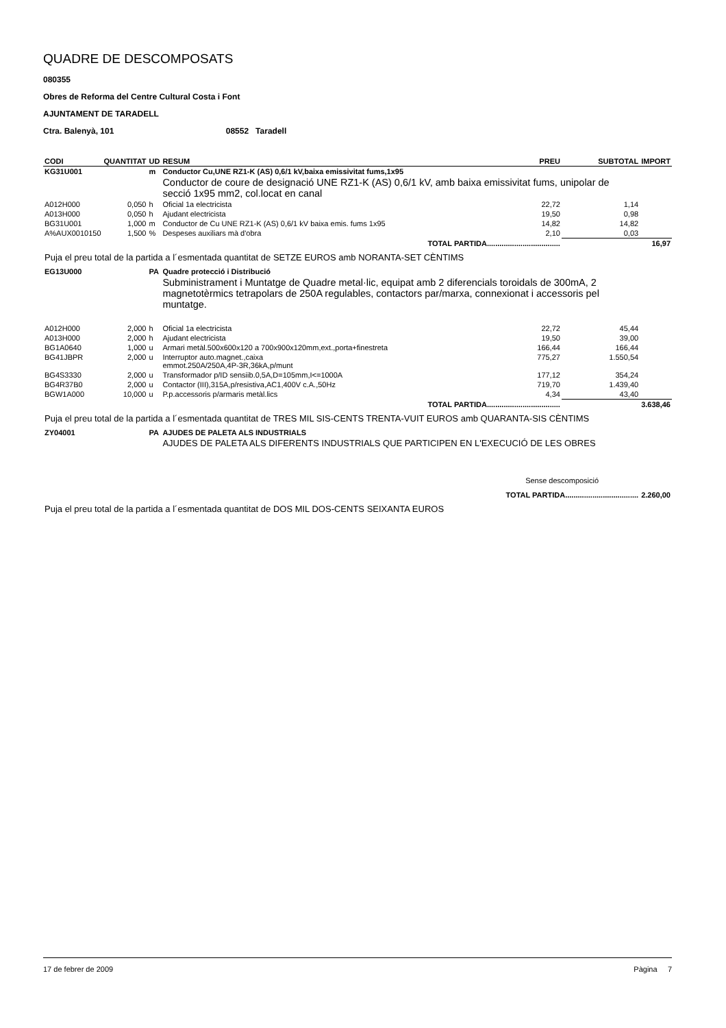QUADRE DE DESCOMPOSATS
080355
Obres de Reforma del Centre Cultural Costa i Font
AJUNTAMENT DE TARADELL
Ctra. Balenyà, 101 08552 Taradell
| CODI | QUANTITAT | UD | RESUM | PREU | SUBTOTAL | IMPORT |
| --- | --- | --- | --- | --- | --- | --- |
| KG31U001 | | m | Conductor Cu,UNE RZ1-K (AS) 0,6/1 kV,baixa emissivitat fums,1x95 | | | |
| | | | Conductor de coure de designació UNE RZ1-K (AS) 0,6/1 kV, amb baixa emissivitat fums, unipolar de secció 1x95 mm2, col.locat en canal | | | |
| A012H000 | 0,050 | h | Oficial 1a electricista | 22,72 | 1,14 | |
| A013H000 | 0,050 | h | Ajudant electricista | 19,50 | 0,98 | |
| BG31U001 | 1,000 | m | Conductor de Cu UNE RZ1-K (AS) 0,6/1 kV baixa emis. fums 1x95 | 14,82 | 14,82 | |
| A%AUX0010150 | 1,500 | % | Despeses auxiliars mà d'obra | 2,10 | 0,03 | |
| TOTAL PARTIDA................................... | | | | | | 16,97 |
| Puja el preu total de la partida a l´esmentada quantitat de SETZE EUROS amb NORANTA-SET CÈNTIMS | | | | | | |
| EG13U000 | | PA | Quadre protecció i Distribució | | | |
| | | | Subministrament i Muntatge de Quadre metal·lic, equipat amb 2 diferencials toroidals de 300mA, 2 magnetotèrmics tetrapolars de 250A regulables, contactors par/marxa, connexionat i accessoris pel muntatge. | | | |
| A012H000 | 2,000 | h | Oficial 1a electricista | 22,72 | 45,44 | |
| A013H000 | 2,000 | h | Ajudant electricista | 19,50 | 39,00 | |
| BG1A0640 | 1,000 | u | Armari metàl.500x600x120 a 700x900x120mm,ext.,porta+finestreta | 166,44 | 166,44 | |
| BG41JBPR | 2,000 | u | Interruptor auto.magnet.,caixa emmot.250A/250A,4P-3R,36kA,p/munt | 775,27 | 1.550,54 | |
| BG4S3330 | 2,000 | u | Transformador p/ID sensiib.0,5A,D=105mm,I<=1000A | 177,12 | 354,24 | |
| BG4R37B0 | 2,000 | u | Contactor (III),315A,p/resistiva,AC1,400V c.A.,50Hz | 719,70 | 1.439,40 | |
| BGW1A000 | 10,000 | u | P.p.accessoris p/armaris metàl.lics | 4,34 | 43,40 | |
| TOTAL PARTIDA................................... | | | | | | 3.638,46 |
| Puja el preu total de la partida a l´esmentada quantitat de TRES MIL SIS-CENTS TRENTA-VUIT EUROS amb QUARANTA-SIS CÈNTIMS | | | | | | |
| ZY04001 | | PA | AJUDES DE PALETA ALS INDUSTRIALS | | | |
| | | | AJUDES DE PALETA ALS DIFERENTS INDUSTRIALS QUE PARTICIPEN EN L'EXECUCIÓ DE LES OBRES | | | |
| Sense descomposició | | | | | | |
| TOTAL PARTIDA................................... | | | | | | 2.260,00 |
| Puja el preu total de la partida a l´esmentada quantitat de DOS MIL DOS-CENTS SEIXANTA EUROS | | | | | | |
17 de febrer de 2009 Pàgina 7